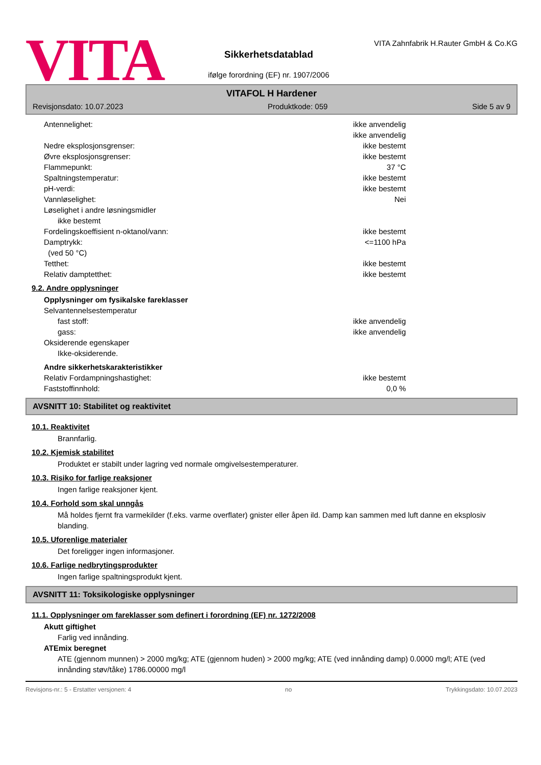VITA
Sikkerhetsdatablad
ifølge forordning (EF) nr. 1907/2006
VITA Zahnfabrik H.Rauter GmbH & Co.KG
VITAFOL H Hardener
Revisjonsdato: 10.07.2023 Produktkode: 059 Side 5 av 9
Antennelighet: ikke anvendelig
ikke anvendelig
Nedre eksplosjonsgrenser: ikke bestemt
Øvre eksplosjonsgrenser: ikke bestemt
Flammepunkt: 37 °C
Spaltningstemperatur: ikke bestemt
pH-verdi: ikke bestemt
Vannløselighet: Nei
Løselighet i andre løsningsmidler
ikke bestemt
Fordelingskoeffisient n-oktanol/vann: ikke bestemt
Damptrykk: <=1100 hPa
(ved 50 °C)
Tetthet: ikke bestemt
Relativ damptetthet: ikke bestemt
9.2. Andre opplysninger
Opplysninger om fysikalske fareklasser
Selvantennelsestemperatur
fast stoff: ikke anvendelig
gass: ikke anvendelig
Oksiderende egenskaper
Ikke-oksiderende.
Andre sikkerhetskarakteristikker
Relativ Fordampningshastighet: ikke bestemt
Faststoffinnhold: 0,0 %
AVSNITT 10: Stabilitet og reaktivitet
10.1. Reaktivitet
Brannfarlig.
10.2. Kjemisk stabilitet
Produktet er stabilt under lagring ved normale omgivelsestemperaturer.
10.3. Risiko for farlige reaksjoner
Ingen farlige reaksjoner kjent.
10.4. Forhold som skal unngås
Må holdes fjernt fra varmekilder (f.eks. varme overflater) gnister eller åpen ild. Damp kan sammen med luft danne en eksplosiv blanding.
10.5. Uforenlige materialer
Det foreligger ingen informasjoner.
10.6. Farlige nedbrytingsprodukter
Ingen farlige spaltningsprodukt kjent.
AVSNITT 11: Toksikologiske opplysninger
11.1. Opplysninger om fareklasser som definert i forordning (EF) nr. 1272/2008
Akutt giftighet
Farlig ved innånding.
ATEmix beregnet
ATE (gjennom munnen) > 2000 mg/kg; ATE (gjennom huden) > 2000 mg/kg; ATE (ved innånding damp) 0.0000 mg/l; ATE (ved innånding støv/tåke) 1786.00000 mg/l
Revisjons-nr.: 5 - Erstatter versjonen: 4 no Trykkingsdato: 10.07.2023